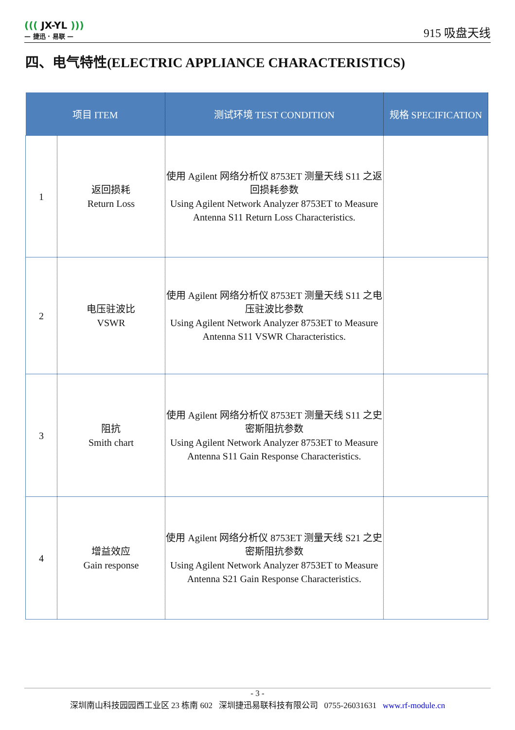((( JX-YL )))
— 捷迅 · 易联 —
915 吸盘天线
四、电气特性(ELECTRIC APPLIANCE CHARACTERISTICS)
| 项目 ITEM | | 测试环境 TEST CONDITION | 规格 SPECIFICATION |
| --- | --- | --- | --- |
| 1 | 返回损耗 Return Loss | 使用 Agilent 网络分析仪 8753ET 测量天线 S11 之返回损耗参数 Using Agilent Network Analyzer 8753ET to Measure Antenna S11 Return Loss Characteristics. | |
| 2 | 电压驻波比 VSWR | 使用 Agilent 网络分析仪 8753ET 测量天线 S11 之电压驻波比参数 Using Agilent Network Analyzer 8753ET to Measure Antenna S11 VSWR Characteristics. | |
| 3 | 阻抗 Smith chart | 使用 Agilent 网络分析仪 8753ET 测量天线 S11 之史密斯阻抗参数 Using Agilent Network Analyzer 8753ET to Measure Antenna S11 Gain Response Characteristics. | |
| 4 | 增益效应 Gain response | 使用 Agilent 网络分析仪 8753ET 测量天线 S21 之史密斯阻抗参数 Using Agilent Network Analyzer 8753ET to Measure Antenna S21 Gain Response Characteristics. | |
- 3 -
深圳南山科技园园西工业区 23 栋南 602 深圳捷迅易联科技有限公司 0755-26031631 www.rf-module.cn